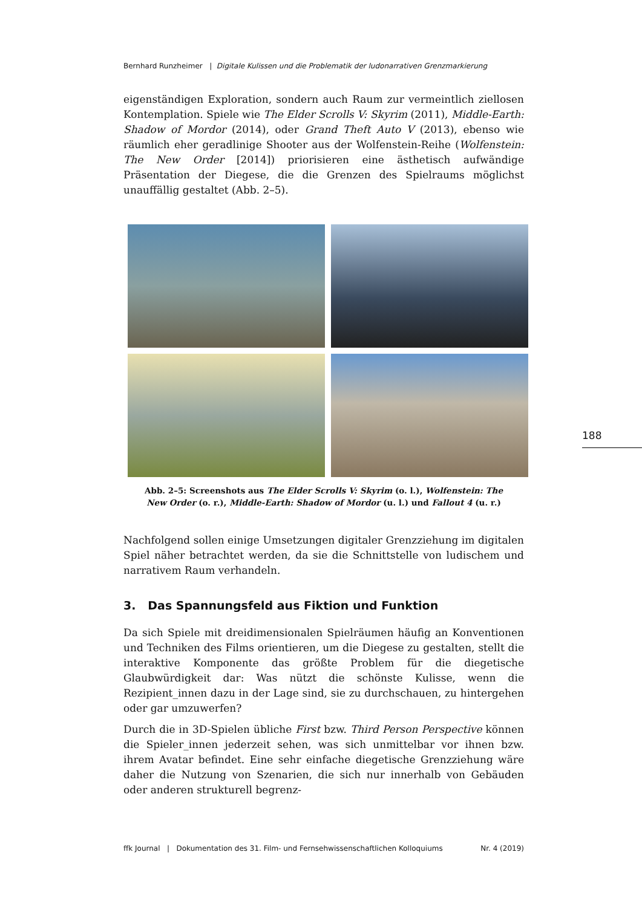Bernhard Runzheimer | Digitale Kulissen und die Problematik der ludonarrativen Grenzmarkierung
eigenständigen Exploration, sondern auch Raum zur vermeintlich ziellosen Kontemplation. Spiele wie The Elder Scrolls V: Skyrim (2011), Middle-Earth: Shadow of Mordor (2014), oder Grand Theft Auto V (2013), ebenso wie räumlich eher geradlinige Shooter aus der Wolfenstein-Reihe (Wolfenstein: The New Order [2014]) priorisieren eine ästhetisch aufwändige Präsentation der Diegese, die die Grenzen des Spielraums möglichst unauffällig gestaltet (Abb. 2–5).
Abb. 2–5: Screenshots aus The Elder Scrolls V: Skyrim (o. l.), Wolfenstein: The
New Order (o. r.), Middle-Earth: Shadow of Mordor (u. l.) und Fallout 4 (u. r.)
Nachfolgend sollen einige Umsetzungen digitaler Grenzziehung im digitalen Spiel näher betrachtet werden, da sie die Schnittstelle von ludischem und narrativem Raum verhandeln.
3. Das Spannungsfeld aus Fiktion und Funktion
Da sich Spiele mit dreidimensionalen Spielräumen häufig an Konventionen und Techniken des Films orientieren, um die Diegese zu gestalten, stellt die interaktive Komponente das größte Problem für die diegetische Glaubwürdigkeit dar: Was nützt die schönste Kulisse, wenn die Rezipient_innen dazu in der Lage sind, sie zu durchschauen, zu hintergehen oder gar umzuwerfen?
Durch die in 3D-Spielen übliche First bzw. Third Person Perspective können die Spieler_innen jederzeit sehen, was sich unmittelbar vor ihnen bzw. ihrem Avatar befindet. Eine sehr einfache diegetische Grenzziehung wäre daher die Nutzung von Szenarien, die sich nur innerhalb von Gebäuden oder anderen strukturell begrenz-
188
ffk Journal | Dokumentation des 31. Film- und Fernsehwissenschaftlichen Kolloquiums Nr. 4 (2019)